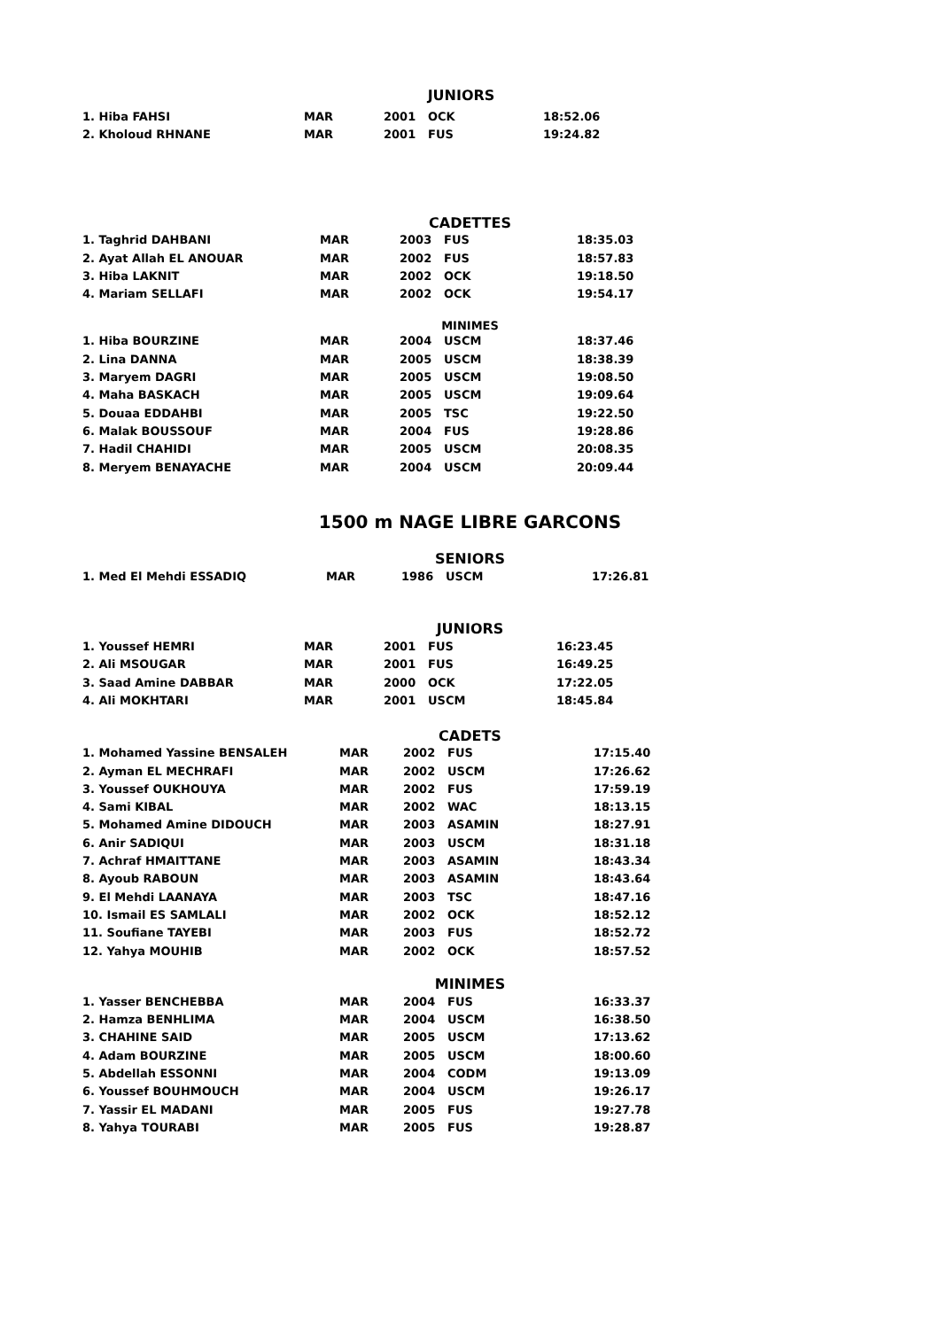JUNIORS
| 1. Hiba FAHSI | MAR | 2001 | OCK | 18:52.06 |
| 2. Kholoud RHNANE | MAR | 2001 | FUS | 19:24.82 |
CADETTES
| 1. Taghrid DAHBANI | MAR | 2003 | FUS | 18:35.03 |
| 2. Ayat Allah EL ANOUAR | MAR | 2002 | FUS | 18:57.83 |
| 3. Hiba LAKNIT | MAR | 2002 | OCK | 19:18.50 |
| 4. Mariam SELLAFI | MAR | 2002 | OCK | 19:54.17 |
MINIMES
| 1. Hiba BOURZINE | MAR | 2004 | USCM | 18:37.46 |
| 2. Lina DANNA | MAR | 2005 | USCM | 18:38.39 |
| 3. Maryem DAGRI | MAR | 2005 | USCM | 19:08.50 |
| 4. Maha BASKACH | MAR | 2005 | USCM | 19:09.64 |
| 5. Douaa EDDAHBI | MAR | 2005 | TSC | 19:22.50 |
| 6. Malak BOUSSOUF | MAR | 2004 | FUS | 19:28.86 |
| 7. Hadil CHAHIDI | MAR | 2005 | USCM | 20:08.35 |
| 8. Meryem BENAYACHE | MAR | 2004 | USCM | 20:09.44 |
1500 m NAGE LIBRE GARCONS
SENIORS
| 1. Med El Mehdi ESSADIQ | MAR | 1986 | USCM | 17:26.81 |
JUNIORS
| 1. Youssef HEMRI | MAR | 2001 | FUS | 16:23.45 |
| 2. Ali MSOUGAR | MAR | 2001 | FUS | 16:49.25 |
| 3. Saad Amine DABBAR | MAR | 2000 | OCK | 17:22.05 |
| 4. Ali MOKHTARI | MAR | 2001 | USCM | 18:45.84 |
CADETS
| 1. Mohamed Yassine BENSALEH | MAR | 2002 | FUS | 17:15.40 |
| 2. Ayman EL MECHRAFI | MAR | 2002 | USCM | 17:26.62 |
| 3. Youssef OUKHOUYA | MAR | 2002 | FUS | 17:59.19 |
| 4. Sami KIBAL | MAR | 2002 | WAC | 18:13.15 |
| 5. Mohamed Amine DIDOUCH | MAR | 2003 | ASAMIN | 18:27.91 |
| 6. Anir SADIQUI | MAR | 2003 | USCM | 18:31.18 |
| 7. Achraf HMAITTANE | MAR | 2003 | ASAMIN | 18:43.34 |
| 8. Ayoub RABOUN | MAR | 2003 | ASAMIN | 18:43.64 |
| 9. El Mehdi LAANAYA | MAR | 2003 | TSC | 18:47.16 |
| 10. Ismail ES SAMLALI | MAR | 2002 | OCK | 18:52.12 |
| 11. Soufiane TAYEBI | MAR | 2003 | FUS | 18:52.72 |
| 12. Yahya MOUHIB | MAR | 2002 | OCK | 18:57.52 |
MINIMES
| 1. Yasser BENCHEBBA | MAR | 2004 | FUS | 16:33.37 |
| 2. Hamza BENHLIMA | MAR | 2004 | USCM | 16:38.50 |
| 3. CHAHINE SAID | MAR | 2005 | USCM | 17:13.62 |
| 4. Adam BOURZINE | MAR | 2005 | USCM | 18:00.60 |
| 5. Abdellah ESSONNI | MAR | 2004 | CODM | 19:13.09 |
| 6. Youssef BOUHMOUCH | MAR | 2004 | USCM | 19:26.17 |
| 7. Yassir EL MADANI | MAR | 2005 | FUS | 19:27.78 |
| 8. Yahya TOURABI | MAR | 2005 | FUS | 19:28.87 |